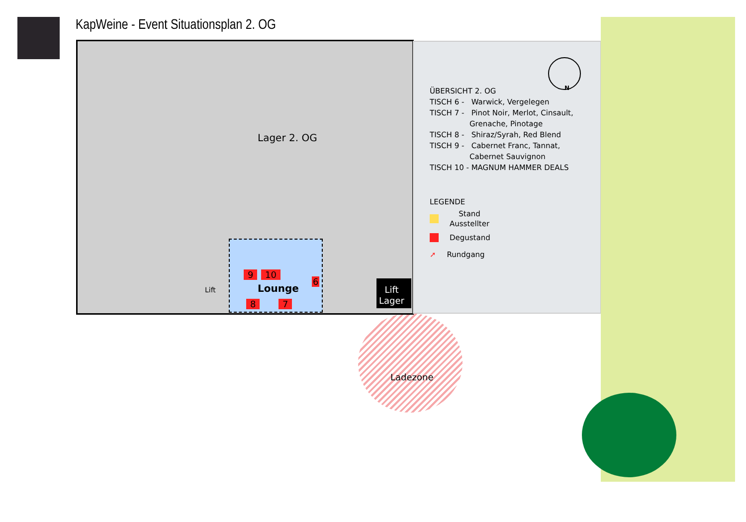KapWeine - Event Situationsplan 2. OG
Lager 2. OG
Lounge
9 10
8 7
6
Lift
Lift
Lager
Ladezone
N
ÜBERSICHT 2. OG
TISCH 6 - Warwick, Vergelegen
TISCH 7 - Pinot Noir, Merlot, Cinsault,
Grenache, Pinotage
TISCH 8 - Shiraz/Syrah, Red Blend
TISCH 9 - Cabernet Franc, Tannat,
Cabernet Sauvignon
TISCH 10 - MAGNUM HAMMER DEALS
LEGENDE
Stand
Ausstellter
Degustand
➚ Rundgang